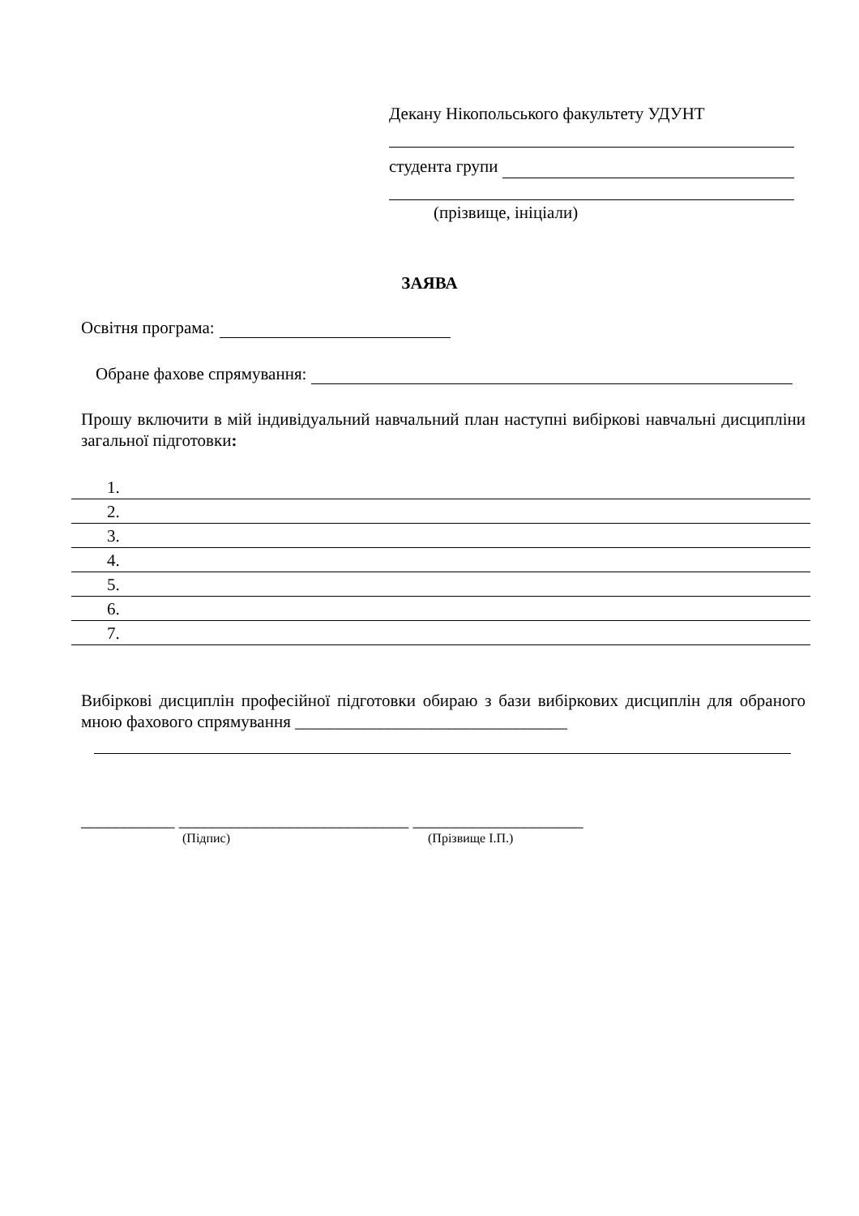Декану Нікопольського факультету УДУНТ
студента групи
(прізвище, ініціали)
ЗАЯВА
Освітня програма:
Обране фахове спрямування:
Прошу включити в мій індивідуальний навчальний план наступні вибіркові навчальні дисципліни загальної підготовки:
1.
2.
3.
4.
5.
6.
7.
Вибіркові дисциплін професійної підготовки обираю з бази вибіркових дисциплін для обраного мною фахового спрямування ________________________________
___________ ___________________________ ____________________
(Підпис) (Прізвище І.П.)